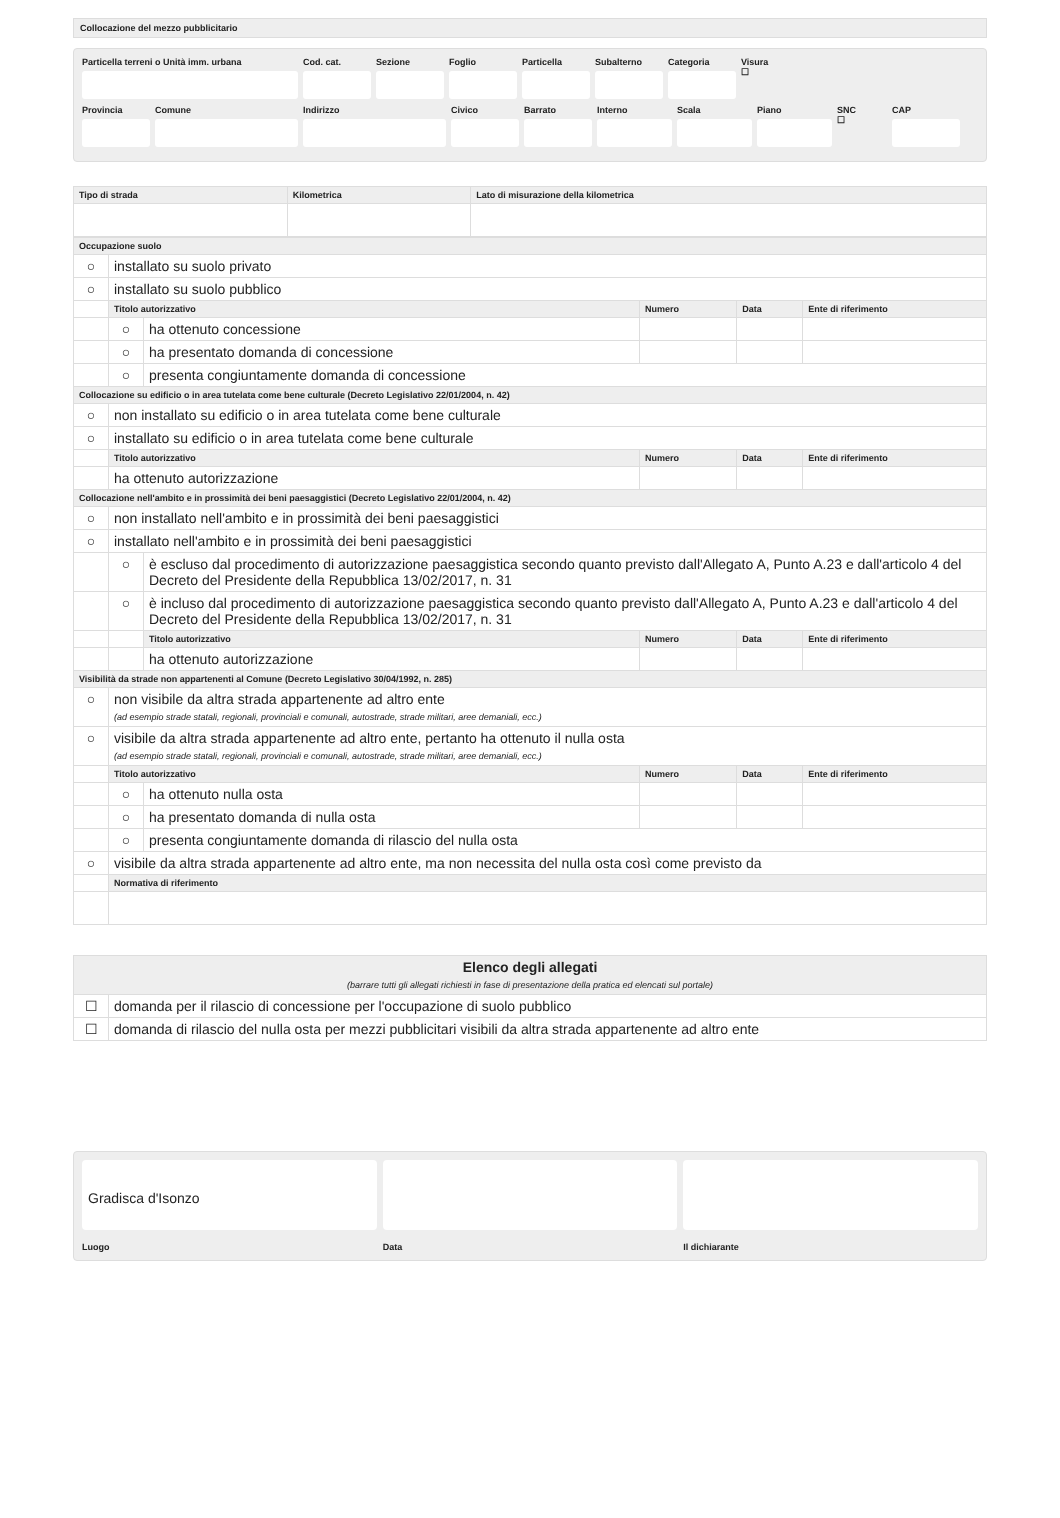Collocazione del mezzo pubblicitario
Particella terreni o Unità imm. urbana Cod. cat. Sezione Foglio Particella Subalterno Categoria Visura
☐
Provincia Comune Indirizzo Civico Barrato Interno Scala Piano SNC
☐
CAP
| Tipo di strada | Kilometrica | Lato di misurazione della kilometrica |
| --- | --- | --- |
| Occupazione suolo | | | | | |
| --- | --- | --- | --- | --- | --- |
| ○ | installato su suolo privato | | | | |
| ○ | installato su suolo pubblico | | | | |
| | Titolo autorizzativo | | Numero | Data | Ente di riferimento |
| | ○ | ha ottenuto concessione | | | |
| | ○ | ha presentato domanda di concessione | | | |
| | ○ | presenta congiuntamente domanda di concessione | | | |
| Collocazione su edificio o in area tutelata come bene culturale (Decreto Legislativo 22/01/2004, n. 42) | | | | | |
| ○ | non installato su edificio o in area tutelata come bene culturale | | | | |
| ○ | installato su edificio o in area tutelata come bene culturale | | | | |
| | Titolo autorizzativo | | Numero | Data | Ente di riferimento |
| | ha ottenuto autorizzazione | | | | |
| Collocazione nell'ambito e in prossimità dei beni paesaggistici (Decreto Legislativo 22/01/2004, n. 42) | | | | | |
| ○ | non installato nell'ambito e in prossimità dei beni paesaggistici | | | | |
| ○ | installato nell'ambito e in prossimità dei beni paesaggistici | | | | |
| | ○ | è escluso dal procedimento di autorizzazione paesaggistica secondo quanto previsto dall'Allegato A, Punto A.23 e dall'articolo 4 del Decreto del Presidente della Repubblica 13/02/2017, n. 31 | | | |
| | ○ | è incluso dal procedimento di autorizzazione paesaggistica secondo quanto previsto dall'Allegato A, Punto A.23 e dall'articolo 4 del Decreto del Presidente della Repubblica 13/02/2017, n. 31 | | | |
| | | Titolo autorizzativo | Numero | Data | Ente di riferimento |
| | | ha ottenuto autorizzazione | | | |
| Visibilità da strade non appartenenti al Comune (Decreto Legislativo 30/04/1992, n. 285) | | | | | |
| ○ | non visibile da altra strada appartenente ad altro ente (ad esempio strade statali, regionali, provinciali e comunali, autostrade, strade militari, aree demaniali, ecc.) | | | | |
| ○ | visibile da altra strada appartenente ad altro ente, pertanto ha ottenuto il nulla osta (ad esempio strade statali, regionali, provinciali e comunali, autostrade, strade militari, aree demaniali, ecc.) | | | | |
| | Titolo autorizzativo | | Numero | Data | Ente di riferimento |
| | ○ | ha ottenuto nulla osta | | | |
| | ○ | ha presentato domanda di nulla osta | | | |
| | ○ | presenta congiuntamente domanda di rilascio del nulla osta | | | |
| ○ | visibile da altra strada appartenente ad altro ente, ma non necessita del nulla osta così come previsto da | | | | |
| | Normativa di riferimento | | | | |
| Elenco degli allegati (barrare tutti gli allegati richiesti in fase di presentazione della pratica ed elencati sul portale) | |
| --- | --- |
| ☐ | domanda per il rilascio di concessione per l'occupazione di suolo pubblico |
| ☐ | domanda di rilascio del nulla osta per mezzi pubblicitari visibili da altra strada appartenente ad altro ente |
Gradisca d'Isonzo
Luogo Data Il dichiarante